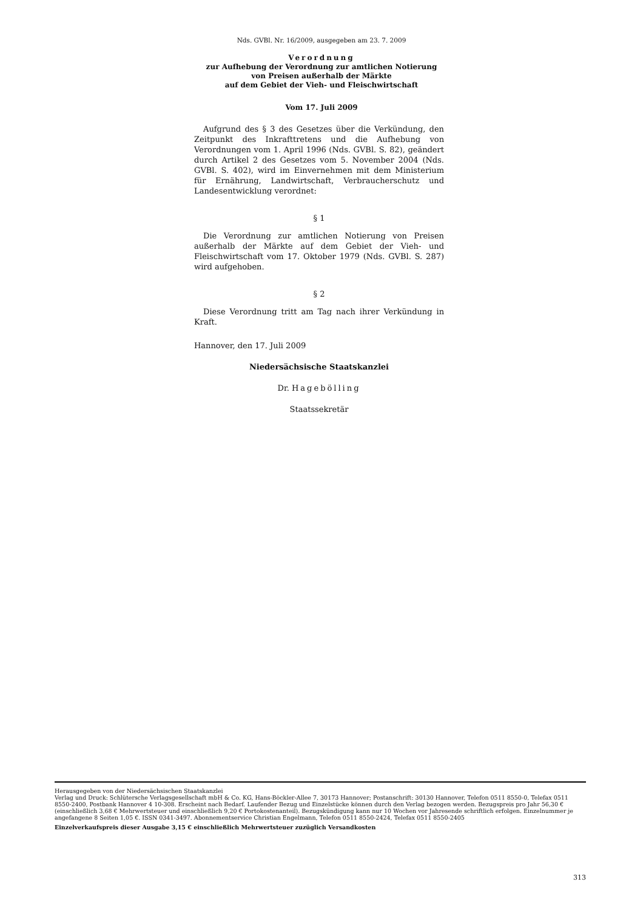Nds. GVBl. Nr. 16/2009, ausgegeben am 23. 7. 2009
Verordnung
zur Aufhebung der Verordnung zur amtlichen Notierung
von Preisen außerhalb der Märkte
auf dem Gebiet der Vieh- und Fleischwirtschaft
Vom 17. Juli 2009
Aufgrund des § 3 des Gesetzes über die Verkündung, den Zeitpunkt des Inkrafttretens und die Aufhebung von Verordnungen vom 1. April 1996 (Nds. GVBl. S. 82), geändert durch Artikel 2 des Gesetzes vom 5. November 2004 (Nds. GVBl. S. 402), wird im Einvernehmen mit dem Ministerium für Ernährung, Landwirtschaft, Verbraucherschutz und Landesentwicklung verordnet:
§ 1
Die Verordnung zur amtlichen Notierung von Preisen außerhalb der Märkte auf dem Gebiet der Vieh- und Fleischwirtschaft vom 17. Oktober 1979 (Nds. GVBl. S. 287) wird aufgehoben.
§ 2
Diese Verordnung tritt am Tag nach ihrer Verkündung in Kraft.
Hannover, den 17. Juli 2009
Niedersächsische Staatskanzlei
Dr. Hagebölling
Staatssekretär
Herausgegeben von der Niedersächsischen Staatskanzlei
Verlag und Druck: Schlütersche Verlagsgesellschaft mbH & Co. KG, Hans-Böckler-Allee 7, 30173 Hannover; Postanschrift: 30130 Hannover, Telefon 0511 8550-0, Telefax 0511 8550-2400, Postbank Hannover 4 10-308. Erscheint nach Bedarf. Laufender Bezug und Einzelstücke können durch den Verlag bezogen werden. Bezugspreis pro Jahr 56,30 € (einschließlich 3,68 € Mehrwertsteuer und einschließlich 9,20 € Portokostenanteil). Bezugskündigung kann nur 10 Wochen vor Jahresende schriftlich erfolgen. Einzelnummer je angefangene 8 Seiten 1,05 €. ISSN 0341-3497. Abonnementservice Christian Engelmann, Telefon 0511 8550-2424, Telefax 0511 8550-2405
Einzelverkaufspreis dieser Ausgabe 3,15 € einschließlich Mehrwertsteuer zuzüglich Versandkosten
313